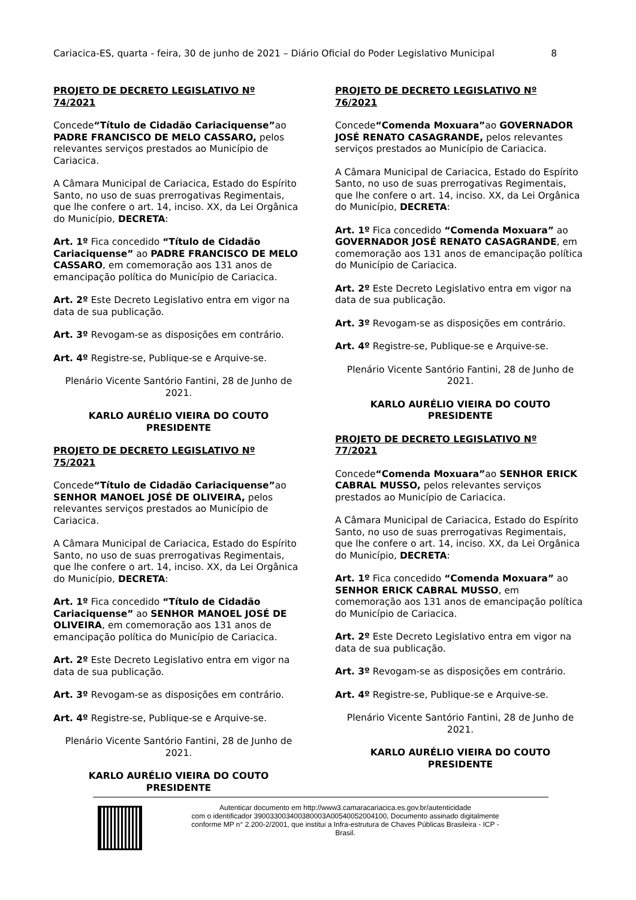Cariacica-ES, quarta - feira, 30 de junho de 2021 – Diário Oficial do Poder Legislativo Municipal 8
PROJETO DE DECRETO LEGISLATIVO Nº 74/2021
Concede“Título de Cidadão Cariaciquense”ao PADRE FRANCISCO DE MELO CASSARO, pelos relevantes serviços prestados ao Município de Cariacica.
A Câmara Municipal de Cariacica, Estado do Espírito Santo, no uso de suas prerrogativas Regimentais, que lhe confere o art. 14, inciso. XX, da Lei Orgânica do Município, DECRETA:
Art. 1º Fica concedido “Título de Cidadão Cariaciquense” ao PADRE FRANCISCO DE MELO CASSARO, em comemoração aos 131 anos de emancipação política do Município de Cariacica.
Art. 2º Este Decreto Legislativo entra em vigor na data de sua publicação.
Art. 3º Revogam-se as disposições em contrário.
Art. 4º Registre-se, Publique-se e Arquive-se.
Plenário Vicente Santório Fantini, 28 de Junho de 2021.
KARLO AURÉLIO VIEIRA DO COUTO
PRESIDENTE
PROJETO DE DECRETO LEGISLATIVO Nº 75/2021
Concede“Título de Cidadão Cariaciquense”ao SENHOR MANOEL JOSÉ DE OLIVEIRA, pelos relevantes serviços prestados ao Município de Cariacica.
A Câmara Municipal de Cariacica, Estado do Espírito Santo, no uso de suas prerrogativas Regimentais, que lhe confere o art. 14, inciso. XX, da Lei Orgânica do Município, DECRETA:
Art. 1º Fica concedido “Título de Cidadão Cariaciquense” ao SENHOR MANOEL JOSÉ DE OLIVEIRA, em comemoração aos 131 anos de emancipação política do Município de Cariacica.
Art. 2º Este Decreto Legislativo entra em vigor na data de sua publicação.
Art. 3º Revogam-se as disposições em contrário.
Art. 4º Registre-se, Publique-se e Arquive-se.
Plenário Vicente Santório Fantini, 28 de Junho de 2021.
KARLO AURÉLIO VIEIRA DO COUTO
PRESIDENTE
PROJETO DE DECRETO LEGISLATIVO Nº 76/2021
Concede“Comenda Moxuara”ao GOVERNADOR JOSÉ RENATO CASAGRANDE, pelos relevantes serviços prestados ao Município de Cariacica.
A Câmara Municipal de Cariacica, Estado do Espírito Santo, no uso de suas prerrogativas Regimentais, que lhe confere o art. 14, inciso. XX, da Lei Orgânica do Município, DECRETA:
Art. 1º Fica concedido “Comenda Moxuara” ao GOVERNADOR JOSÉ RENATO CASAGRANDE, em comemoração aos 131 anos de emancipação política do Município de Cariacica.
Art. 2º Este Decreto Legislativo entra em vigor na data de sua publicação.
Art. 3º Revogam-se as disposições em contrário.
Art. 4º Registre-se, Publique-se e Arquive-se.
Plenário Vicente Santório Fantini, 28 de Junho de 2021.
KARLO AURÉLIO VIEIRA DO COUTO
PRESIDENTE
PROJETO DE DECRETO LEGISLATIVO Nº 77/2021
Concede“Comenda Moxuara”ao SENHOR ERICK CABRAL MUSSO, pelos relevantes serviços prestados ao Município de Cariacica.
A Câmara Municipal de Cariacica, Estado do Espírito Santo, no uso de suas prerrogativas Regimentais, que lhe confere o art. 14, inciso. XX, da Lei Orgânica do Município, DECRETA:
Art. 1º Fica concedido “Comenda Moxuara” ao SENHOR ERICK CABRAL MUSSO, em comemoração aos 131 anos de emancipação política do Município de Cariacica.
Art. 2º Este Decreto Legislativo entra em vigor na data de sua publicação.
Art. 3º Revogam-se as disposições em contrário.
Art. 4º Registre-se, Publique-se e Arquive-se.
Plenário Vicente Santório Fantini, 28 de Junho de 2021.
KARLO AURÉLIO VIEIRA DO COUTO
PRESIDENTE
Autenticar documento em http://www3.camaracariacica.es.gov.br/autenticidade
com o identificador 390033003400380003A00540052004100, Documento assinado digitalmente
conforme MP n° 2.200-2/2001, que institui a Infra-estrutura de Chaves Públicas Brasileira - ICP -
Brasil.